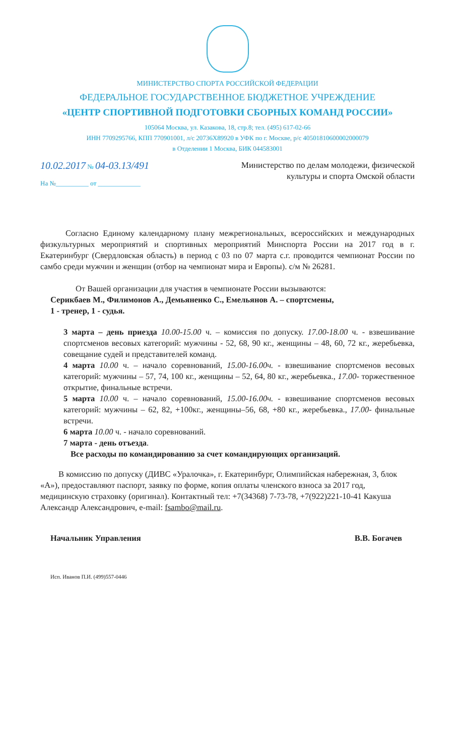МИНИСТЕРСТВО СПОРТА РОССИЙСКОЙ ФЕДЕРАЦИИ
ФЕДЕРАЛЬНОЕ ГОСУДАРСТВЕННОЕ БЮДЖЕТНОЕ УЧРЕЖДЕНИЕ
«ЦЕНТР СПОРТИВНОЙ ПОДГОТОВКИ СБОРНЫХ КОМАНД РОССИИ»
105064 Москва, ул. Казакова, 18, стр.8; тел. (495) 617-02-66
ИНН 7709295766, КПП 770901001, л/с 20736Х89920 в УФК по г. Москве, р/с 40501810600002000079
в Отделении 1 Москва, БИК 044583001
10.02.2017 № 04-03.13/491
На №__________ от _____________
Министерство по делам молодежи, физической
культуры и спорта Омской области
Согласно Единому календарному плану межрегиональных, всероссийских и международных физкультурных мероприятий и спортивных мероприятий Минспорта России на 2017 год в г. Екатеринбург (Свердловская область) в период с 03 по 07 марта с.г. проводится чемпионат России по самбо среди мужчин и женщин (отбор на чемпионат мира и Европы). с/м № 26281.
От Вашей организации для участия в чемпионате России вызываются:
Серикбаев М., Филимонов А., Демьяненко С., Емельянов А. – спортсмены,
1 - тренер, 1 - судья.
3 марта – день приезда 10.00-15.00 ч. – комиссия по допуску. 17.00-18.00 ч. - взвешивание спортсменов весовых категорий: мужчины - 52, 68, 90 кг., женщины – 48, 60, 72 кг., жеребьевка, совещание судей и представителей команд.
4 марта 10.00 ч. – начало соревнований, 15.00-16.00ч. - взвешивание спортсменов весовых категорий: мужчины – 57, 74, 100 кг., женщины – 52, 64, 80 кг., жеребьевка., 17.00- торжественное открытие, финальные встречи.
5 марта 10.00 ч. – начало соревнований, 15.00-16.00ч. - взвешивание спортсменов весовых категорий: мужчины – 62, 82, +100кг., женщины–56, 68, +80 кг., жеребьевка., 17.00- финальные встречи.
6 марта 10.00 ч. - начало соревнований.
7 марта - день отъезда.
Все расходы по командированию за счет командирующих организаций.
В комиссию по допуску (ДИВС «Уралочка», г. Екатеринбург, Олимпийская набережная, 3, блок «А»), предоставляют паспорт, заявку по форме, копия оплаты членского взноса за 2017 год, медицинскую страховку (оригинал). Контактный тел: +7(34368) 7-73-78, +7(922)221-10-41 Какуша Александр Александрович, e-mail: fsambo@mail.ru.
Начальник Управления В.В. Богачев
Исп. Иванов П.И. (499)557-0446